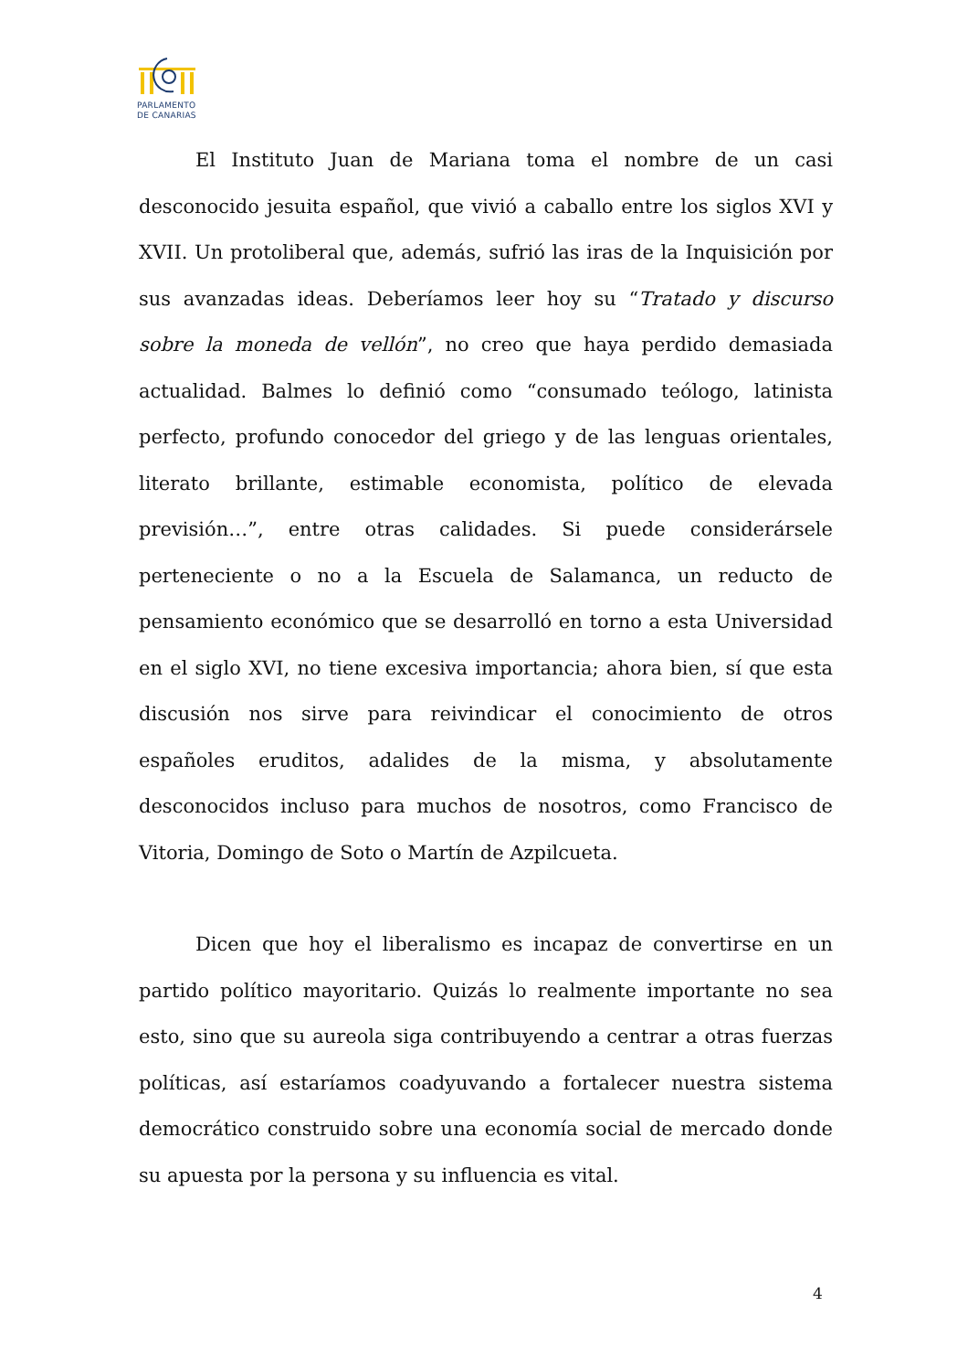PARLAMENTO
DE CANARIAS
El Instituto Juan de Mariana toma el nombre de un casi desconocido jesuita español, que vivió a caballo entre los siglos XVI y XVII. Un protoliberal que, además, sufrió las iras de la Inquisición por sus avanzadas ideas. Deberíamos leer hoy su “Tratado y discurso sobre la moneda de vellón”, no creo que haya perdido demasiada actualidad. Balmes lo definió como “consumado teólogo, latinista perfecto, profundo conocedor del griego y de las lenguas orientales, literato brillante, estimable economista, político de elevada previsión…”, entre otras calidades. Si puede considerársele perteneciente o no a la Escuela de Salamanca, un reducto de pensamiento económico que se desarrolló en torno a esta Universidad en el siglo XVI, no tiene excesiva importancia; ahora bien, sí que esta discusión nos sirve para reivindicar el conocimiento de otros españoles eruditos, adalides de la misma, y absolutamente desconocidos incluso para muchos de nosotros, como Francisco de Vitoria, Domingo de Soto o Martín de Azpilcueta.
Dicen que hoy el liberalismo es incapaz de convertirse en un partido político mayoritario. Quizás lo realmente importante no sea esto, sino que su aureola siga contribuyendo a centrar a otras fuerzas políticas, así estaríamos coadyuvando a fortalecer nuestra sistema democrático construido sobre una economía social de mercado donde su apuesta por la persona y su influencia es vital.
4